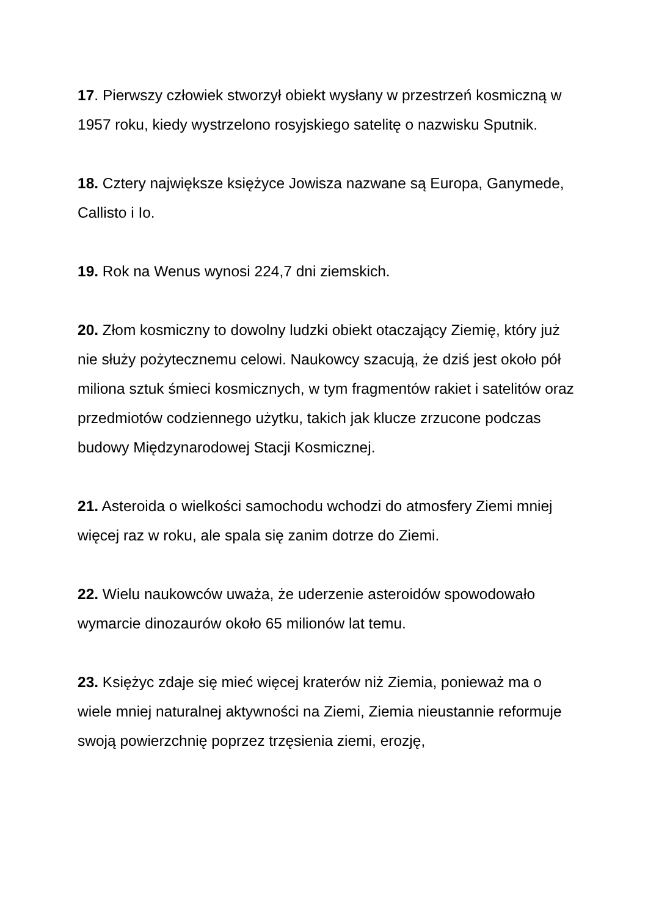17. Pierwszy człowiek stworzył obiekt wysłany w przestrzeń kosmiczną w 1957 roku, kiedy wystrzelono rosyjskiego satelitę o nazwisku Sputnik.
18. Cztery największe księżyce Jowisza nazwane są Europa, Ganymede, Callisto i Io.
19. Rok na Wenus wynosi 224,7 dni ziemskich.
20. Złom kosmiczny to dowolny ludzki obiekt otaczający Ziemię, który już nie służy pożytecznemu celowi. Naukowcy szacują, że dziś jest około pół miliona sztuk śmieci kosmicznych, w tym fragmentów rakiet i satelitów oraz przedmiotów codziennego użytku, takich jak klucze zrzucone podczas budowy Międzynarodowej Stacji Kosmicznej.
21. Asteroida o wielkości samochodu wchodzi do atmosfery Ziemi mniej więcej raz w roku, ale spala się zanim dotrze do Ziemi.
22. Wielu naukowców uważa, że uderzenie asteroidów spowodowało wymarcie dinozaurów około 65 milionów lat temu.
23. Księżyc zdaje się mieć więcej kraterów niż Ziemia, ponieważ ma o wiele mniej naturalnej aktywności na Ziemi, Ziemia nieustannie reformuje swoją powierzchnię poprzez trzęsienia ziemi, erozję,